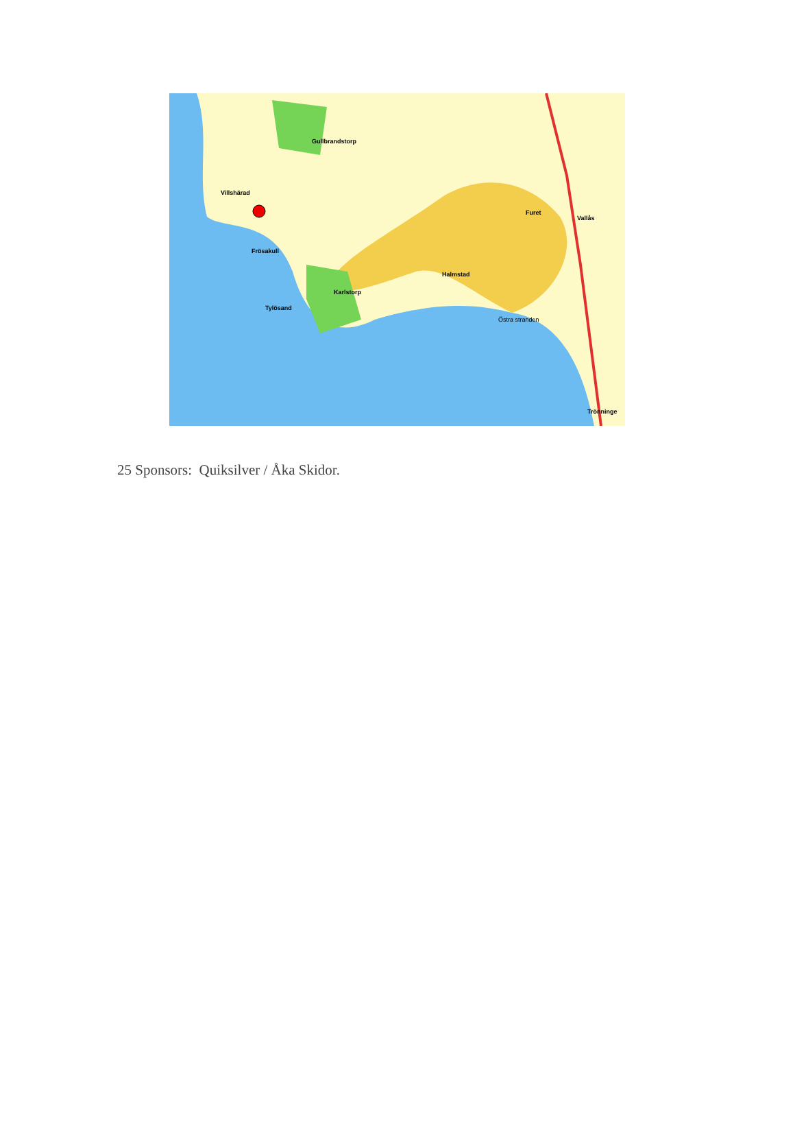Villshärad
Gullbrandstorp
Halmstad
Frösakull
Tylösand
Karlstorp
Furet
Vallås
Trönninge
Östra stranden
25 Sponsors: Quiksilver / Åka Skidor.